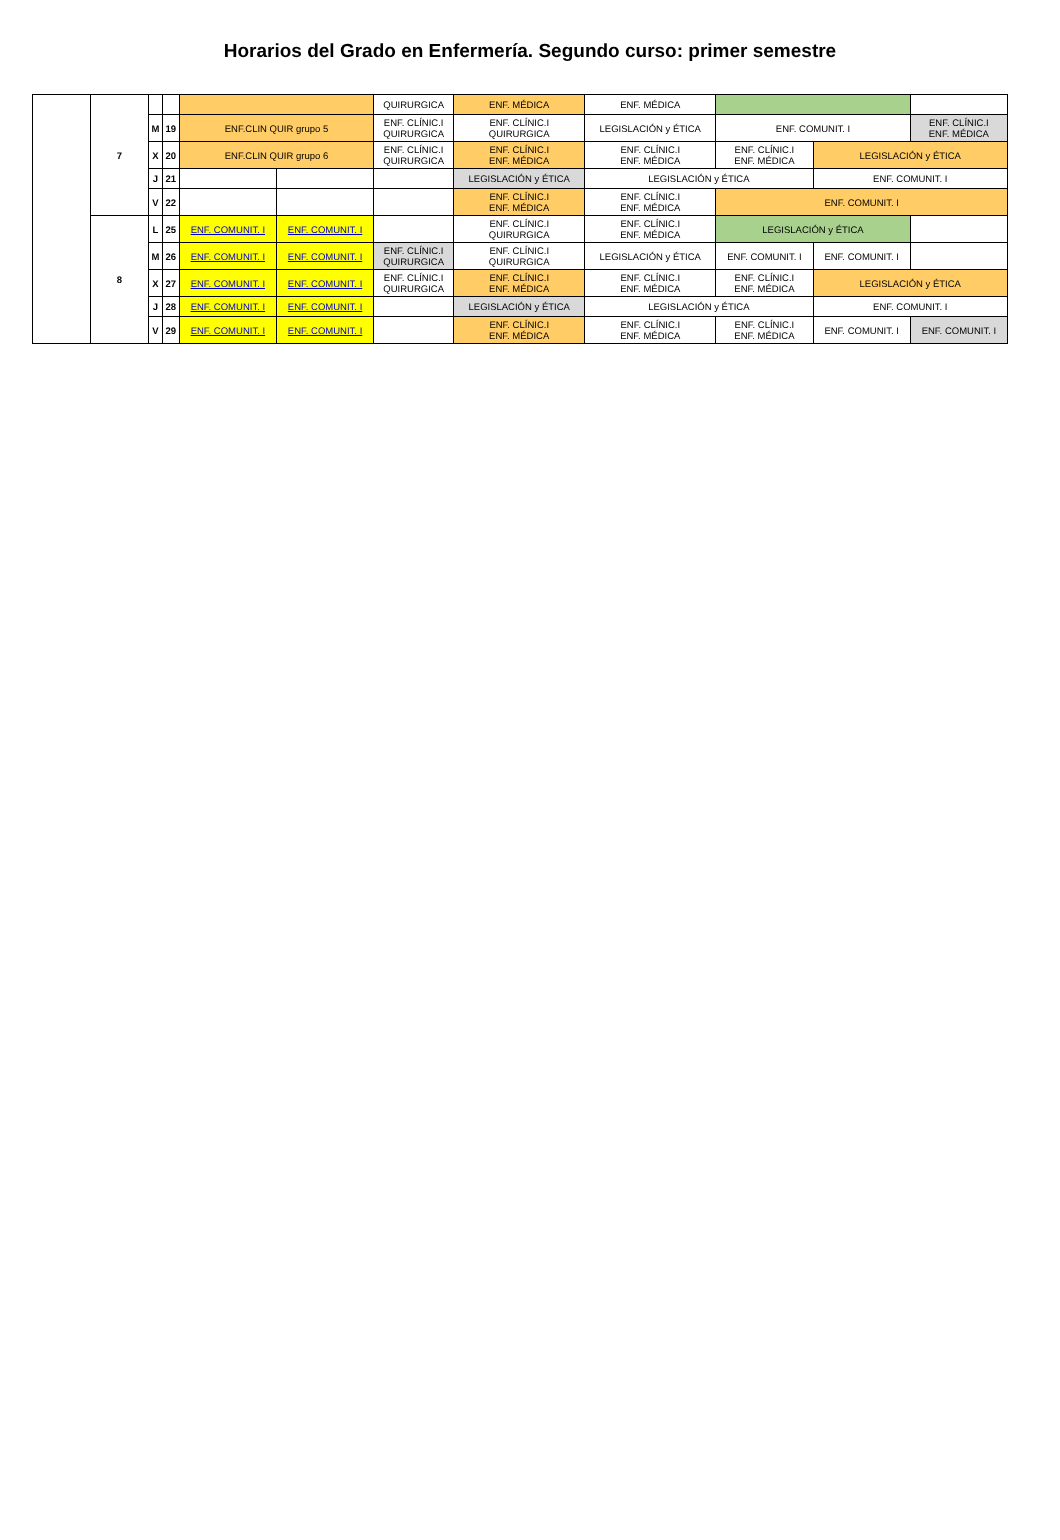Horarios del Grado en Enfermería. Segundo curso: primer semestre
| | 7 | | | | | QUIRURGICA | ENF. MÉDICA | ENF. MÉDICA | | | |
| | | M | 19 | ENF.CLIN QUIR grupo 5 | | ENF. CLÍNIC.I QUIRURGICA | ENF. CLÍNIC.I QUIRURGICA | LEGISLACIÓN y ÉTICA | ENF. COMUNIT. I | | ENF. CLÍNIC.I ENF. MÉDICA |
| | | X | 20 | ENF.CLIN QUIR grupo 6 | | ENF. CLÍNIC.I QUIRURGICA | ENF. CLÍNIC.I ENF. MÉDICA | ENF. CLÍNIC.I ENF. MÉDICA | ENF. CLÍNIC.I ENF. MÉDICA | LEGISLACIÓN y ÉTICA | |
| | | J | 21 | | | | LEGISLACIÓN y ÉTICA | LEGISLACIÓN y ÉTICA | | ENF. COMUNIT. I | |
| | | V | 22 | | | | ENF. CLÍNIC.I ENF. MÉDICA | ENF. CLÍNIC.I ENF. MÉDICA | ENF. COMUNIT. I | | |
| | 8 | L | 25 | ENF. COMUNIT. I | ENF. COMUNIT. I | | ENF. CLÍNIC.I QUIRURGICA | ENF. CLÍNIC.I ENF. MÉDICA | LEGISLACIÓN y ÉTICA | | |
| | | M | 26 | ENF. COMUNIT. I | ENF. COMUNIT. I | ENF. CLÍNIC.I QUIRURGICA | ENF. CLÍNIC.I QUIRURGICA | LEGISLACIÓN y ÉTICA | ENF. COMUNIT. I | ENF. COMUNIT. I | |
| | | X | 27 | ENF. COMUNIT. I | ENF. COMUNIT. I | ENF. CLÍNIC.I QUIRURGICA | ENF. CLÍNIC.I ENF. MÉDICA | ENF. CLÍNIC.I ENF. MÉDICA | ENF. CLÍNIC.I ENF. MÉDICA | LEGISLACIÓN y ÉTICA | |
| | | J | 28 | ENF. COMUNIT. I | ENF. COMUNIT. I | | LEGISLACIÓN y ÉTICA | LEGISLACIÓN y ÉTICA | | ENF. COMUNIT. I | |
| | | V | 29 | ENF. COMUNIT. I | ENF. COMUNIT. I | | ENF. CLÍNIC.I ENF. MÉDICA | ENF. CLÍNIC.I ENF. MÉDICA | ENF. CLÍNIC.I ENF. MÉDICA | ENF. COMUNIT. I | ENF. COMUNIT. I |